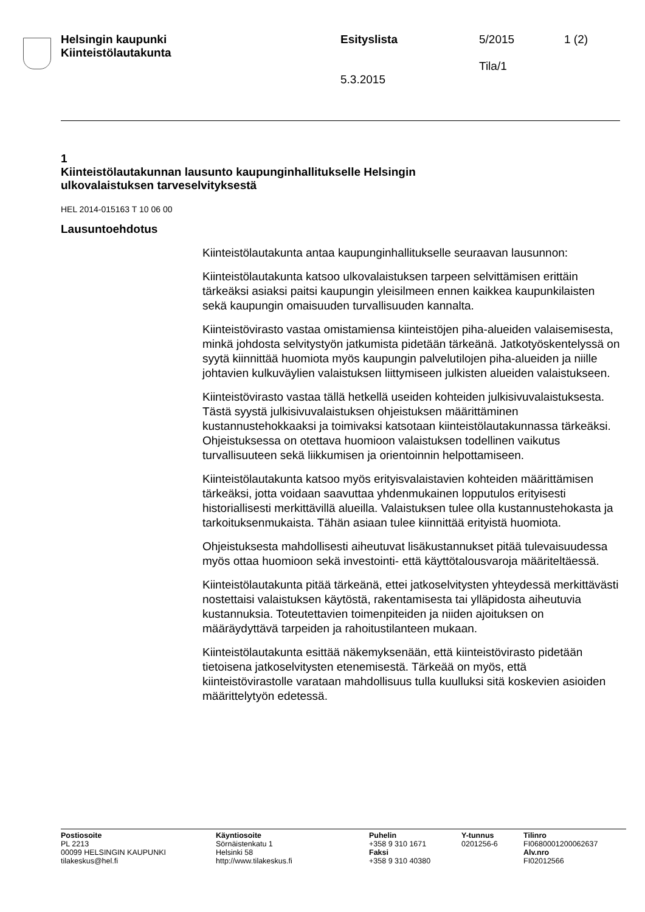Helsingin kaupunki
Kiinteistölautakunta
Esityslista
5.3.2015
5/2015
Tila/1
1 (2)
1
Kiinteistölautakunnan lausunto kaupunginhallitukselle Helsingin
ulkovalaistuksen tarveselvityksestä
HEL 2014-015163 T 10 06 00
Lausuntoehdotus
Kiinteistölautakunta antaa kaupunginhallitukselle seuraavan lausunnon:
Kiinteistölautakunta katsoo ulkovalaistuksen tarpeen selvittämisen erittäin tärkeäksi asiaksi paitsi kaupungin yleisilmeen ennen kaikkea kaupunkilaisten sekä kaupungin omaisuuden turvallisuuden kannalta.
Kiinteistövirasto vastaa omistamiensa kiinteistöjen piha-alueiden valaisemisesta, minkä johdosta selvitystyön jatkumista pidetään tärkeänä. Jatkotyöskentelyssä on syytä kiinnittää huomiota myös kaupungin palvelutilojen piha-alueiden ja niille johtavien kulkuväylien valaistuksen liittymiseen julkisten alueiden valaistukseen.
Kiinteistövirasto vastaa tällä hetkellä useiden kohteiden julkisivuvalaistuksesta. Tästä syystä julkisivuvalaistuksen ohjeistuksen määrittäminen kustannustehokkaaksi ja toimivaksi katsotaan kiinteistölautakunnassa tärkeäksi. Ohjeistuksessa on otettava huomioon valaistuksen todellinen vaikutus turvallisuuteen sekä liikkumisen ja orientoinnin helpottamiseen.
Kiinteistölautakunta katsoo myös erityisvalaistavien kohteiden määrittämisen tärkeäksi, jotta voidaan saavuttaa yhdenmukainen lopputulos erityisesti historiallisesti merkittävillä alueilla. Valaistuksen tulee olla kustannustehokasta ja tarkoituksenmukaista. Tähän asiaan tulee kiinnittää erityistä huomiota.
Ohjeistuksesta mahdollisesti aiheutuvat lisäkustannukset pitää tulevaisuudessa myös ottaa huomioon sekä investointi- että käyttötalousvaroja määriteltäessä.
Kiinteistölautakunta pitää tärkeänä, ettei jatkoselvitysten yhteydessä merkittävästi nostettaisi valaistuksen käytöstä, rakentamisesta tai ylläpidosta aiheutuvia kustannuksia. Toteutettavien toimenpiteiden ja niiden ajoituksen on määräydyttävä tarpeiden ja rahoitustilanteen mukaan.
Kiinteistölautakunta esittää näkemyksenään, että kiinteistövirasto pidetään tietoisena jatkoselvitysten etenemisestä. Tärkeää on myös, että kiinteistövirastolle varataan mahdollisuus tulla kuulluksi sitä koskevien asioiden määrittelytyön edetessä.
Postiosoite
PL 2213
00099 HELSINGIN KAUPUNKI
tilakeskus@hel.fi
Käyntiosoite
Sörnäistenkatu 1
Helsinki 58
http://www.tilakeskus.fi
Puhelin
+358 9 310 1671
Faksi
+358 9 310 40380
Y-tunnus
0201256-6
Tilinro
FI0680001200062637
Alv.nro
FI02012566